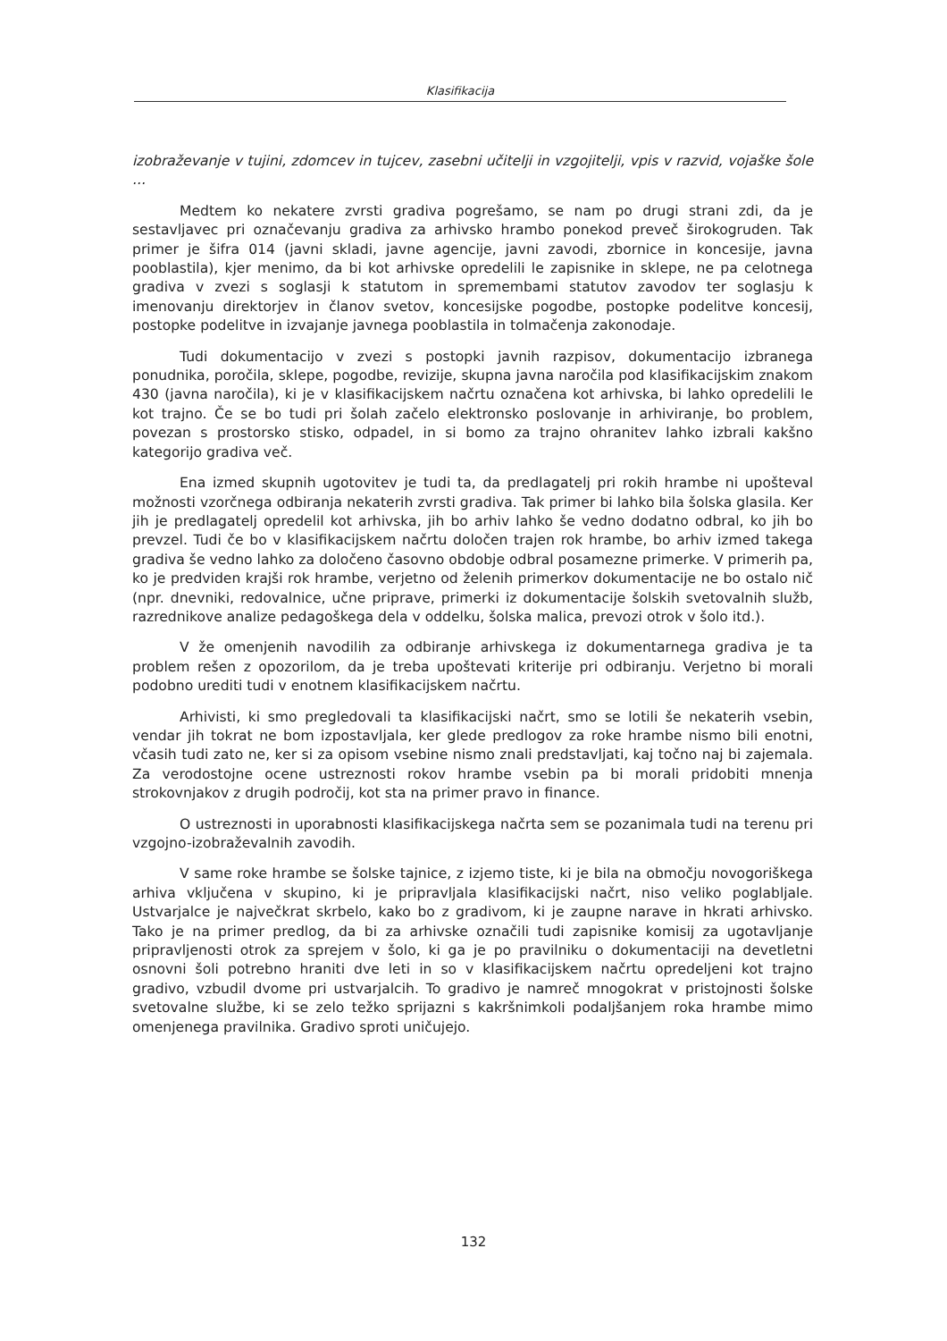Klasifikacija
izobraževanje v tujini, zdomcev in tujcev, zasebni učitelji in vzgojitelji, vpis v razvid, vojaške šole ...
Medtem ko nekatere zvrsti gradiva pogrešamo, se nam po drugi strani zdi, da je sestavljavec pri označevanju gradiva za arhivsko hrambo ponekod preveč širokogruden. Tak primer je šifra 014 (javni skladi, javne agencije, javni zavodi, zbornice in koncesije, javna pooblastila), kjer menimo, da bi kot arhivske opredelili le zapisnike in sklepe, ne pa celotnega gradiva v zvezi s soglasji k statutom in spremembami statutov zavodov ter soglasju k imenovanju direktorjev in članov svetov, koncesijske pogodbe, postopke podelitve koncesij, postopke podelitve in izvajanje javnega pooblastila in tolmačenja zakonodaje.
Tudi dokumentacijo v zvezi s postopki javnih razpisov, dokumentacijo izbranega ponudnika, poročila, sklepe, pogodbe, revizije, skupna javna naročila pod klasifikacijskim znakom 430 (javna naročila), ki je v klasifikacijskem načrtu označena kot arhivska, bi lahko opredelili le kot trajno. Če se bo tudi pri šolah začelo elektronsko poslovanje in arhiviranje, bo problem, povezan s prostorsko stisko, odpadel, in si bomo za trajno ohranitev lahko izbrali kakšno kategorijo gradiva več.
Ena izmed skupnih ugotovitev je tudi ta, da predlagatelj pri rokih hrambe ni upošteval možnosti vzorčnega odbiranja nekaterih zvrsti gradiva. Tak primer bi lahko bila šolska glasila. Ker jih je predlagatelj opredelil kot arhivska, jih bo arhiv lahko še vedno dodatno odbral, ko jih bo prevzel. Tudi če bo v klasifikacijskem načrtu določen trajen rok hrambe, bo arhiv izmed takega gradiva še vedno lahko za določeno časovno obdobje odbral posamezne primerke. V primerih pa, ko je predviden krajši rok hrambe, verjetno od želenih primerkov dokumentacije ne bo ostalo nič (npr. dnevniki, redovalnice, učne priprave, primerki iz dokumentacije šolskih svetovalnih služb, razrednikove analize pedagoškega dela v oddelku, šolska malica, prevozi otrok v šolo itd.).
V že omenjenih navodilih za odbiranje arhivskega iz dokumentarnega gradiva je ta problem rešen z opozorilom, da je treba upoštevati kriterije pri odbiranju. Verjetno bi morali podobno urediti tudi v enotnem klasifikacijskem načrtu.
Arhivisti, ki smo pregledovali ta klasifikacijski načrt, smo se lotili še nekaterih vsebin, vendar jih tokrat ne bom izpostavljala, ker glede predlogov za roke hrambe nismo bili enotni, včasih tudi zato ne, ker si za opisom vsebine nismo znali predstavljati, kaj točno naj bi zajemala. Za verodostojne ocene ustreznosti rokov hrambe vsebin pa bi morali pridobiti mnenja strokovnjakov z drugih področij, kot sta na primer pravo in finance.
O ustreznosti in uporabnosti klasifikacijskega načrta sem se pozanimala tudi na terenu pri vzgojno-izobraževalnih zavodih.
V same roke hrambe se šolske tajnice, z izjemo tiste, ki je bila na območju novogoriškega arhiva vključena v skupino, ki je pripravljala klasifikacijski načrt, niso veliko poglabljale. Ustvarjalce je največkrat skrbelo, kako bo z gradivom, ki je zaupne narave in hkrati arhivsko. Tako je na primer predlog, da bi za arhivske označili tudi zapisnike komisij za ugotavljanje pripravljenosti otrok za sprejem v šolo, ki ga je po pravilniku o dokumentaciji na devetletni osnovni šoli potrebno hraniti dve leti in so v klasifikacijskem načrtu opredeljeni kot trajno gradivo, vzbudil dvome pri ustvarjalcih. To gradivo je namreč mnogokrat v pristojnosti šolske svetovalne službe, ki se zelo težko sprijazni s kakršnimkoli podaljšanjem roka hrambe mimo omenjenega pravilnika. Gradivo sproti uničujejo.
132